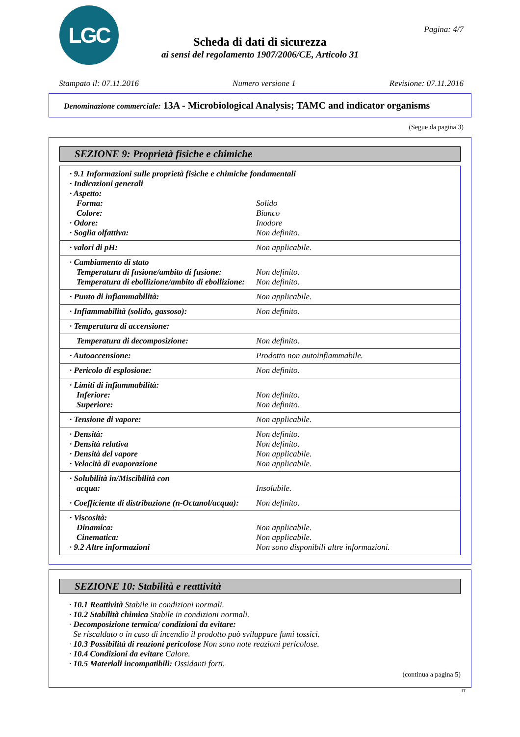LGC Pagina: 4/7
Scheda di dati di sicurezza
ai sensi del regolamento 1907/2006/CE, Articolo 31
Stampato il: 07.11.2016 Numero versione 1 Revisione: 07.11.2016
Denominazione commerciale: 13A - Microbiological Analysis; TAMC and indicator organisms
(Segue da pagina 3)
SEZIONE 9: Proprietà fisiche e chimiche
| · 9.1 Informazioni sulle proprietà fisiche e chimiche fondamentali | |
| · Indicazioni generali | |
| · Aspetto: | |
| Forma: | Solido |
| Colore: | Bianco |
| · Odore: | Inodore |
| · Soglia olfattiva: | Non definito. |
| · valori di pH: | Non applicabile. |
| · Cambiamento di stato | |
| Temperatura di fusione/ambito di fusione: | Non definito. |
| Temperatura di ebollizione/ambito di ebollizione: | Non definito. |
| · Punto di infiammabilità: | Non applicabile. |
| · Infiammabilità (solido, gassoso): | Non definito. |
| · Temperatura di accensione: | |
| Temperatura di decomposizione: | Non definito. |
| · Autoaccensione: | Prodotto non autoinfiammabile. |
| · Pericolo di esplosione: | Non definito. |
| · Limiti di infiammabilità: | |
| Inferiore: | Non definito. |
| Superiore: | Non definito. |
| · Tensione di vapore: | Non applicabile. |
| · Densità: | Non definito. |
| · Densità relativa | Non definito. |
| · Densità del vapore | Non applicabile. |
| · Velocità di evaporazione | Non applicabile. |
| · Solubilità in/Miscibilità con | |
| acqua: | Insolubile. |
| · Coefficiente di distribuzione (n-Octanol/acqua): | Non definito. |
| · Viscosità: | |
| Dinamica: | Non applicabile. |
| Cinematica: | Non applicabile. |
| · 9.2 Altre informazioni | Non sono disponibili altre informazioni. |
SEZIONE 10: Stabilità e reattività
· 10.1 Reattività Stabile in condizioni normali.
· 10.2 Stabilità chimica Stabile in condizioni normali.
· Decomposizione termica/ condizioni da evitare:
Se riscaldato o in caso di incendio il prodotto può sviluppare fumi tossici.
· 10.3 Possibilità di reazioni pericolose Non sono note reazioni pericolose.
· 10.4 Condizioni da evitare Calore.
· 10.5 Materiali incompatibili: Ossidanti forti.
(continua a pagina 5)
IT